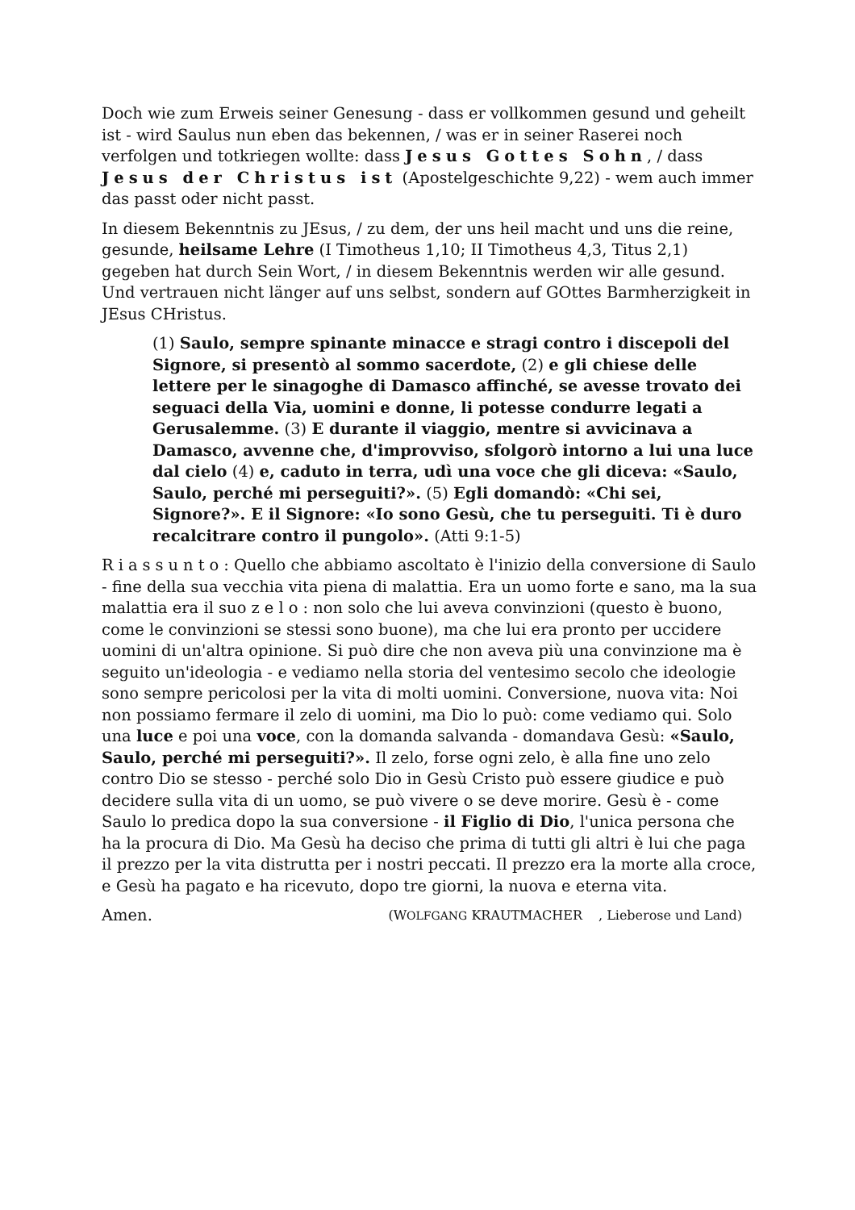Doch wie zum Erweis seiner Genesung - dass er vollkommen gesund und geheilt ist - wird Saulus nun eben das bekennen, / was er in seiner Raserei noch verfolgen und totkriegen wollte: dass Jesus Gottes Sohn, / dass Jesus der Christus ist (Apostelgeschichte 9,22) - wem auch immer das passt oder nicht passt.
In diesem Bekenntnis zu JEsus, / zu dem, der uns heil macht und uns die reine, gesunde, heilsame Lehre (I Timotheus 1,10; II Timotheus 4,3, Titus 2,1) gegeben hat durch Sein Wort, / in diesem Bekenntnis werden wir alle gesund. Und vertrauen nicht länger auf uns selbst, sondern auf GOttes Barmherzigkeit in JEsus CHristus.
(1) Saulo, sempre spinante minacce e stragi contro i discepoli del Signore, si presentò al sommo sacerdote, (2) e gli chiese delle lettere per le sinagoghe di Damasco affinché, se avesse trovato dei seguaci della Via, uomini e donne, li potesse condurre legati a Gerusalemme. (3) E durante il viaggio, mentre si avvicinava a Damasco, avvenne che, d'improvviso, sfolgorò intorno a lui una luce dal cielo (4) e, caduto in terra, udì una voce che gli diceva: «Saulo, Saulo, perché mi perseguiti?». (5) Egli domandò: «Chi sei, Signore?». E il Signore: «Io sono Gesù, che tu perseguiti. Ti è duro recalcitrare contro il pungolo». (Atti 9:1-5)
Riassunto: Quello che abbiamo ascoltato è l'inizio della conversione di Saulo - fine della sua vecchia vita piena di malattia. Era un uomo forte e sano, ma la sua malattia era il suo zelo: non solo che lui aveva convinzioni (questo è buono, come le convinzioni se stessi sono buone), ma che lui era pronto per uccidere uomini di un'altra opinione. Si può dire che non aveva più una convinzione ma è seguito un'ideologia - e vediamo nella storia del ventesimo secolo che ideologie sono sempre pericolosi per la vita di molti uomini. Conversione, nuova vita: Noi non possiamo fermare il zelo di uomini, ma Dio lo può: come vediamo qui. Solo una luce e poi una voce, con la domanda salvanda - domandava Gesù: «Saulo, Saulo, perché mi perseguiti?». Il zelo, forse ogni zelo, è alla fine uno zelo contro Dio se stesso - perché solo Dio in Gesù Cristo può essere giudice e può decidere sulla vita di un uomo, se può vivere o se deve morire. Gesù è - come Saulo lo predica dopo la sua conversione - il Figlio di Dio, l'unica persona che ha la procura di Dio. Ma Gesù ha deciso che prima di tutti gli altri è lui che paga il prezzo per la vita distrutta per i nostri peccati. Il prezzo era la morte alla croce, e Gesù ha pagato e ha ricevuto, dopo tre giorni, la nuova e eterna vita.
Amen. (WOLFGANG KRAUTMACHER, Lieberose und Land)